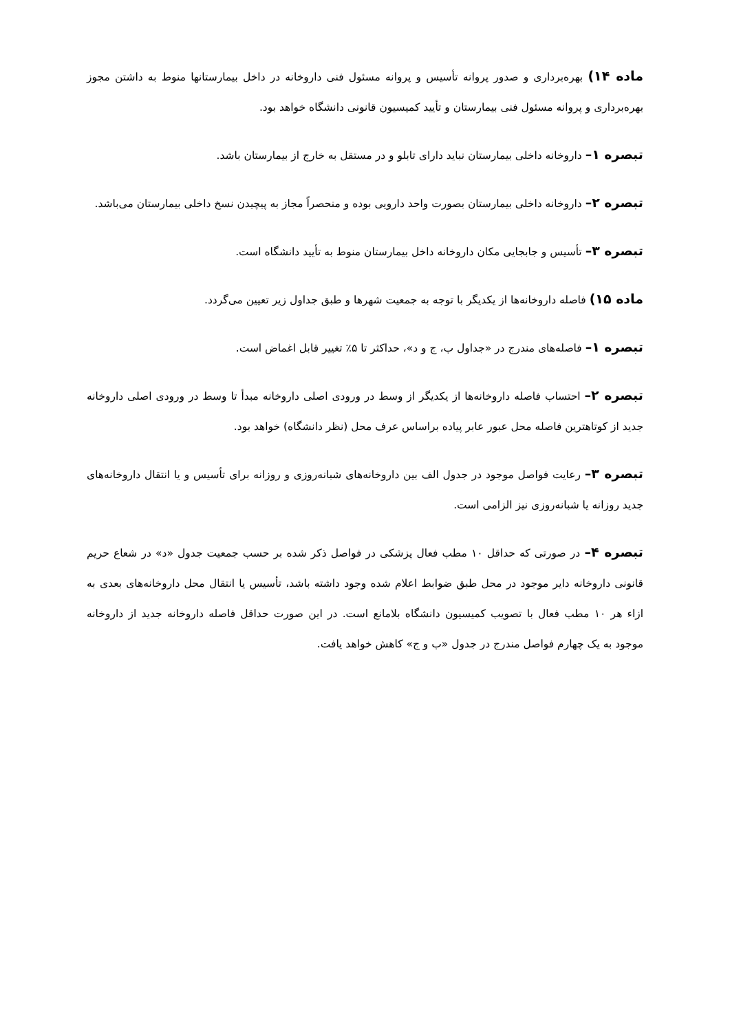ماده ۱۴) بهره‌برداری و صدور پروانه تأسیس و پروانه مسئول فنی داروخانه در داخل بیمارستانها منوط به داشتن مجوز بهره‌برداری و پروانه مسئول فنی بیمارستان و تأیید کمیسیون قانونی دانشگاه خواهد بود.
تبصره ۱– داروخانه داخلی بیمارستان نباید دارای تابلو و در مستقل به خارج از بیمارستان باشد.
تبصره ۲– داروخانه داخلی بیمارستان بصورت واحد دارویی بوده و منحصراً مجاز به پیچیدن نسخ داخلی بیمارستان می‌باشد.
تبصره ۳– تأسیس و جابجایی مکان داروخانه داخل بیمارستان منوط به تأیید دانشگاه است.
ماده ۱۵) فاصله داروخانه‌ها از یکدیگر با توجه به جمعیت شهرها و طبق جداول زیر تعیین می‌گردد.
تبصره ۱– فاصله‌های مندرج در «جداول ب، ج و د»، حداکثر تا ۵٪ تغییر قابل اغماض است.
تبصره ۲– احتساب فاصله داروخانه‌ها از یکدیگر از وسط در ورودی اصلی داروخانه مبدأ تا وسط در ورودی اصلی داروخانه جدید از کوتاهترین فاصله محل عبور عابر پیاده براساس عرف محل (نظر دانشگاه) خواهد بود.
تبصره ۳– رعایت فواصل موجود در جدول الف بین داروخانه‌های شبانه‌روزی و روزانه برای تأسیس و یا انتقال داروخانه‌های جدید روزانه یا شبانه‌روزی نیز الزامی است.
تبصره ۴– در صورتی که حداقل ۱۰ مطب فعال پزشکی در فواصل ذکر شده بر حسب جمعیت جدول «د» در شعاع حریم قانونی داروخانه دایر موجود در محل طبق ضوابط اعلام شده وجود داشته باشد، تأسیس یا انتقال محل داروخانه‌های بعدی به ازاء هر ۱۰ مطب فعال با تصویب کمیسیون دانشگاه بلامانع است. در این صورت حداقل فاصله داروخانه جدید از داروخانه موجود به یک چهارم فواصل مندرج در جدول «ب و ج» کاهش خواهد یافت.